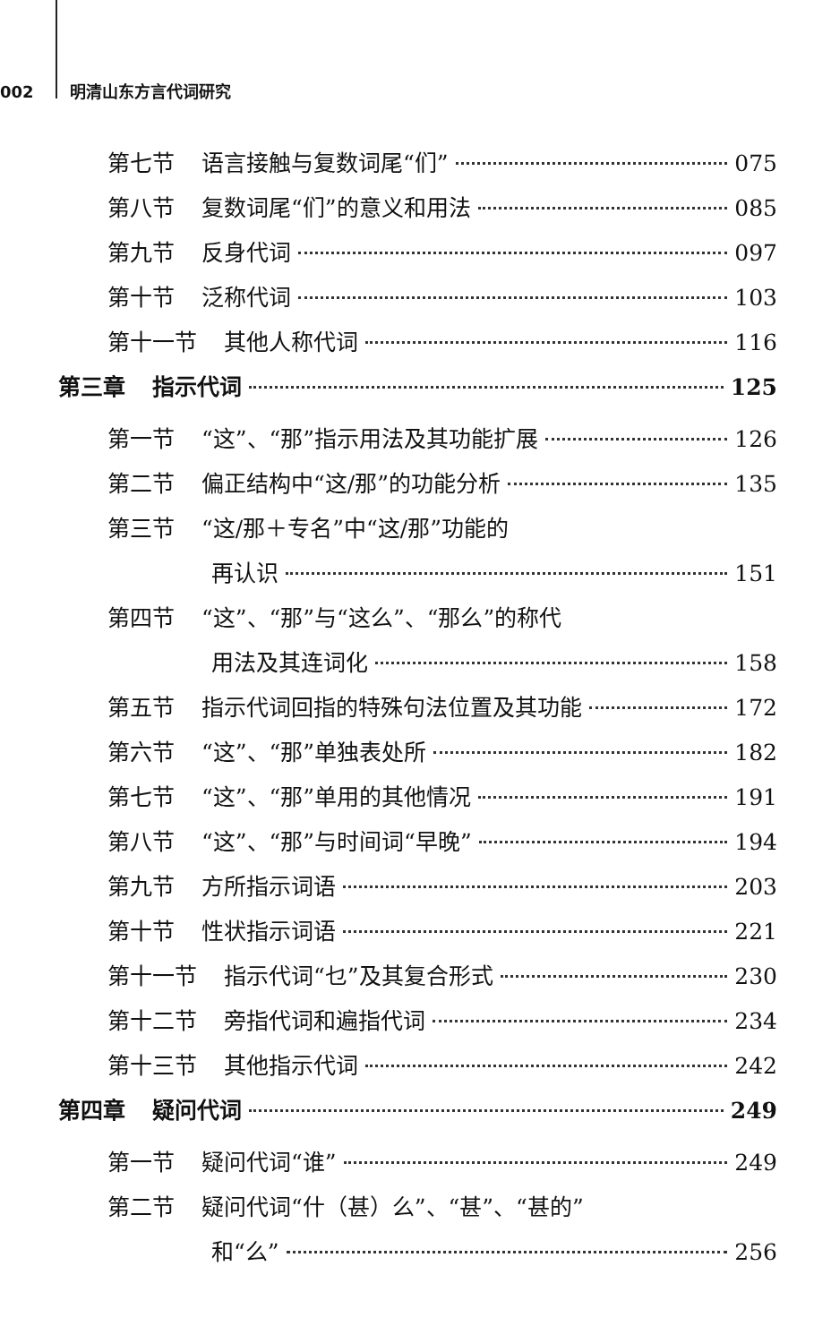002 明清山东方言代词研究
第七节 语言接触与复数词尾“们” 075
第八节 复数词尾“们”的意义和用法 085
第九节 反身代词 097
第十节 泛称代词 103
第十一节 其他人称代词 116
第三章 指示代词 125
第一节 “这”、“那”指示用法及其功能扩展 126
第二节 偏正结构中“这/那”的功能分析 135
第三节 “这/那＋专名”中“这/那”功能的
再认识 151
第四节 “这”、“那”与“这么”、“那么”的称代
用法及其连词化 158
第五节 指示代词回指的特殊句法位置及其功能 172
第六节 “这”、“那”单独表处所 182
第七节 “这”、“那”单用的其他情况 191
第八节 “这”、“那”与时间词“早晚” 194
第九节 方所指示词语 203
第十节 性状指示词语 221
第十一节 指示代词“乜”及其复合形式 230
第十二节 旁指代词和遍指代词 234
第十三节 其他指示代词 242
第四章 疑问代词 249
第一节 疑问代词“谁” 249
第二节 疑问代词“什（甚）么”、“甚”、“甚的”
和“么” 256